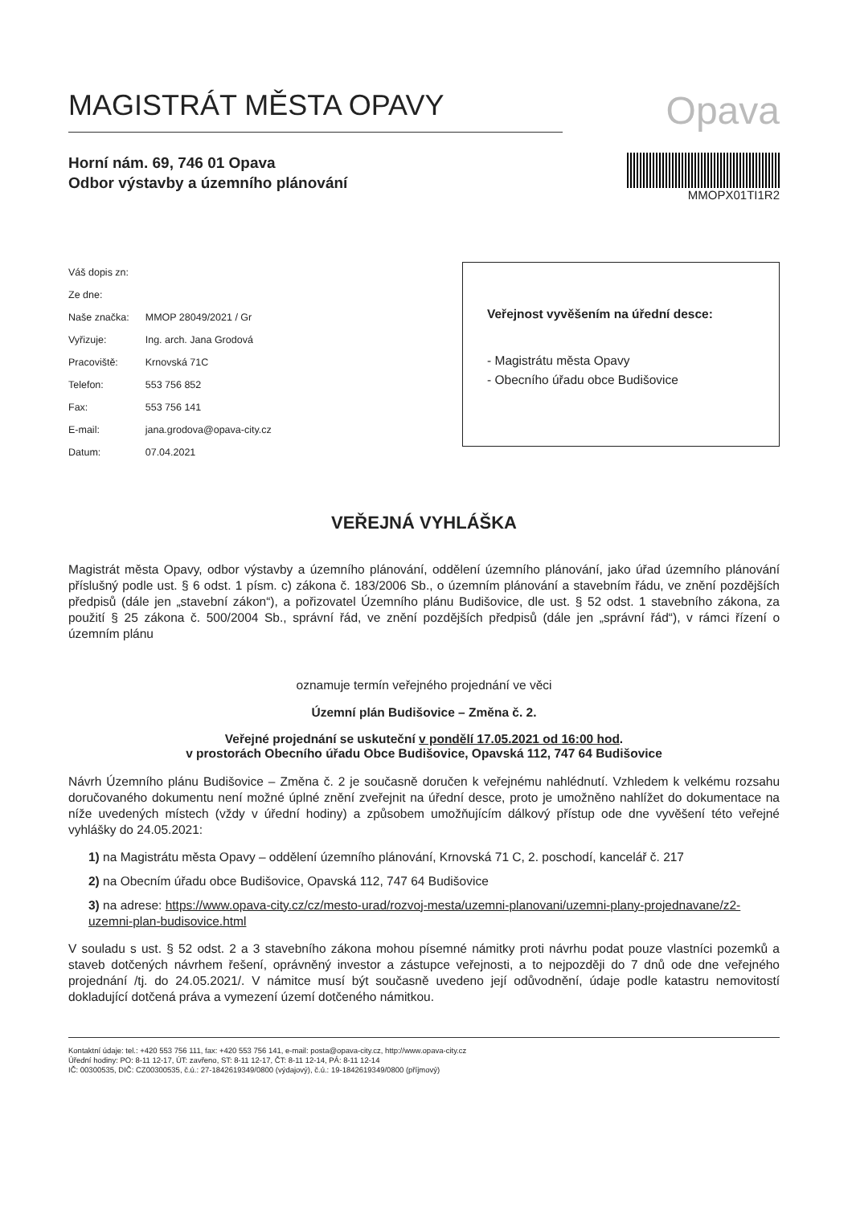MAGISTRÁT MĚSTA OPAVY
Opava
Horní nám. 69, 746 01 Opava
Odbor výstavby a územního plánování
MMOPX01TI1R2
| Váš dopis zn: | |
| Ze dne: | |
| Naše značka: | MMOP 28049/2021 / Gr |
| Vyřizuje: | Ing. arch. Jana Grodová |
| Pracoviště: | Krnovská 71C |
| Telefon: | 553 756 852 |
| Fax: | 553 756 141 |
| E-mail: | jana.grodova@opava-city.cz |
| Datum: | 07.04.2021 |
Veřejnost vyvěšením na úřední desce:
- Magistrátu města Opavy
- Obecního úřadu obce Budišovice
VEŘEJNÁ VYHLÁŠKA
Magistrát města Opavy, odbor výstavby a územního plánování, oddělení územního plánování, jako úřad územního plánování příslušný podle ust. § 6 odst. 1 písm. c) zákona č. 183/2006 Sb., o územním plánování a stavebním řádu, ve znění pozdějších předpisů (dále jen „stavební zákon“), a pořizovatel Územního plánu Budišovice, dle ust. § 52 odst. 1 stavebního zákona, za použití § 25 zákona č. 500/2004 Sb., správní řád, ve znění pozdějších předpisů (dále jen „správní řád“), v rámci řízení o územním plánu
oznamuje termín veřejného projednání ve věci
Územní plán Budišovice – Změna č. 2.
Veřejné projednání se uskuteční v pondělí 17.05.2021 od 16:00 hod.
v prostorách Obecního úřadu Obce Budišovice, Opavská 112, 747 64 Budišovice
Návrh Územního plánu Budišovice – Změna č. 2 je současně doručen k veřejnému nahlédnutí. Vzhledem k velkému rozsahu doručovaného dokumentu není možné úplné znění zveřejnit na úřední desce, proto je umožněno nahlížet do dokumentace na níže uvedených místech (vždy v úřední hodiny) a způsobem umožňujícím dálkový přístup ode dne vyvěšení této veřejné vyhlášky do 24.05.2021:
1) na Magistrátu města Opavy – oddělení územního plánování, Krnovská 71 C, 2. poschodí, kancelář č. 217
2) na Obecním úřadu obce Budišovice, Opavská 112, 747 64 Budišovice
3) na adrese: https://www.opava-city.cz/cz/mesto-urad/rozvoj-mesta/uzemni-planovani/uzemni-plany-projednavane/z2-uzemni-plan-budisovice.html
V souladu s ust. § 52 odst. 2 a 3 stavebního zákona mohou písemné námitky proti návrhu podat pouze vlastníci pozemků a staveb dotčených návrhem řešení, oprávněný investor a zástupce veřejnosti, a to nejpozději do 7 dnů ode dne veřejného projednání /tj. do 24.05.2021/. V námitce musí být současně uvedeno její odůvodnění, údaje podle katastru nemovitostí dokladující dotčená práva a vymezení území dotčeného námitkou.
Kontaktní údaje: tel.: +420 553 756 111, fax: +420 553 756 141, e-mail: posta@opava-city.cz, http://www.opava-city.cz
Úřední hodiny: PO: 8-11 12-17, ÚT: zavřeno, ST: 8-11 12-17, ČT: 8-11 12-14, PÁ: 8-11 12-14
IČ: 00300535, DIČ: CZ00300535, č.ú.: 27-1842619349/0800 (výdajový), č.ú.: 19-1842619349/0800 (příjmový)